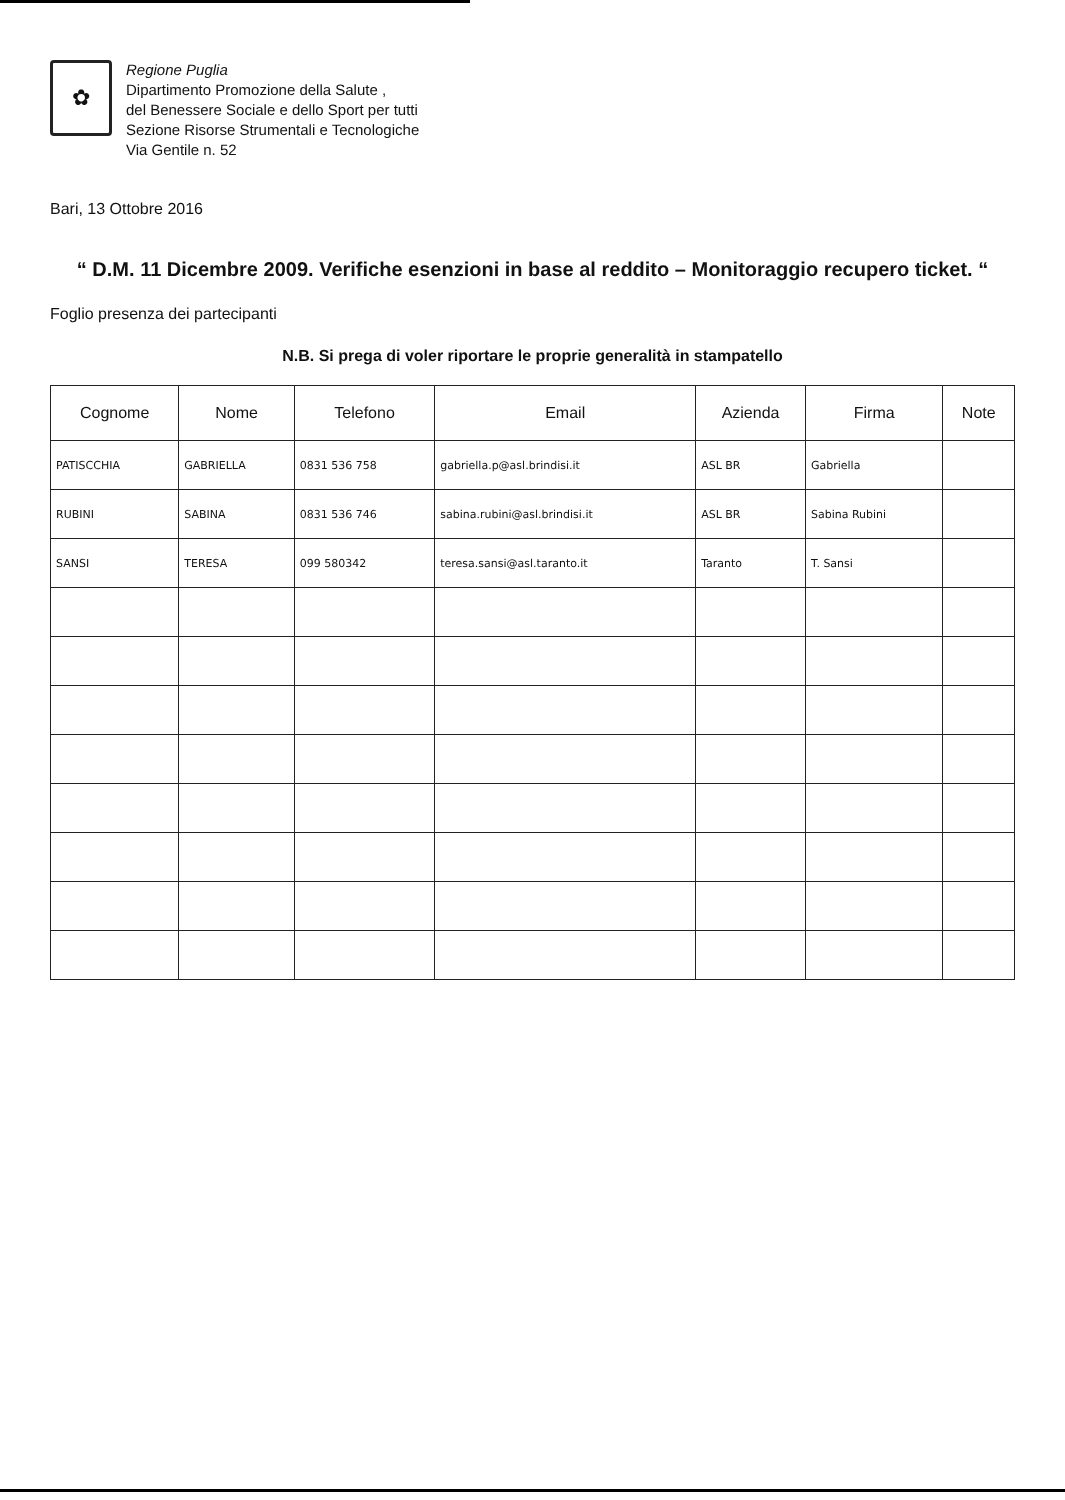✿
Regione Puglia
Dipartimento Promozione della Salute ,
del Benessere Sociale e dello Sport per tutti
Sezione Risorse Strumentali e Tecnologiche
Via Gentile n. 52
Bari, 13 Ottobre 2016
“ D.M. 11 Dicembre 2009. Verifiche esenzioni in base al reddito – Monitoraggio recupero ticket. “
Foglio presenza dei partecipanti
N.B. Si prega di voler riportare le proprie generalità in stampatello
| Cognome | Nome | Telefono | Email | Azienda | Firma | Note |
| --- | --- | --- | --- | --- | --- | --- |
| PATISCCHIA | GABRIELLA | 0831 536 758 | gabriella.p@asl.brindisi.it | ASL BR | Gabriella | |
| RUBINI | SABINA | 0831 536 746 | sabina.rubini@asl.brindisi.it | ASL BR | Sabina Rubini | |
| SANSI | TERESA | 099 580342 | teresa.sansi@asl.taranto.it | Taranto | T. Sansi | |